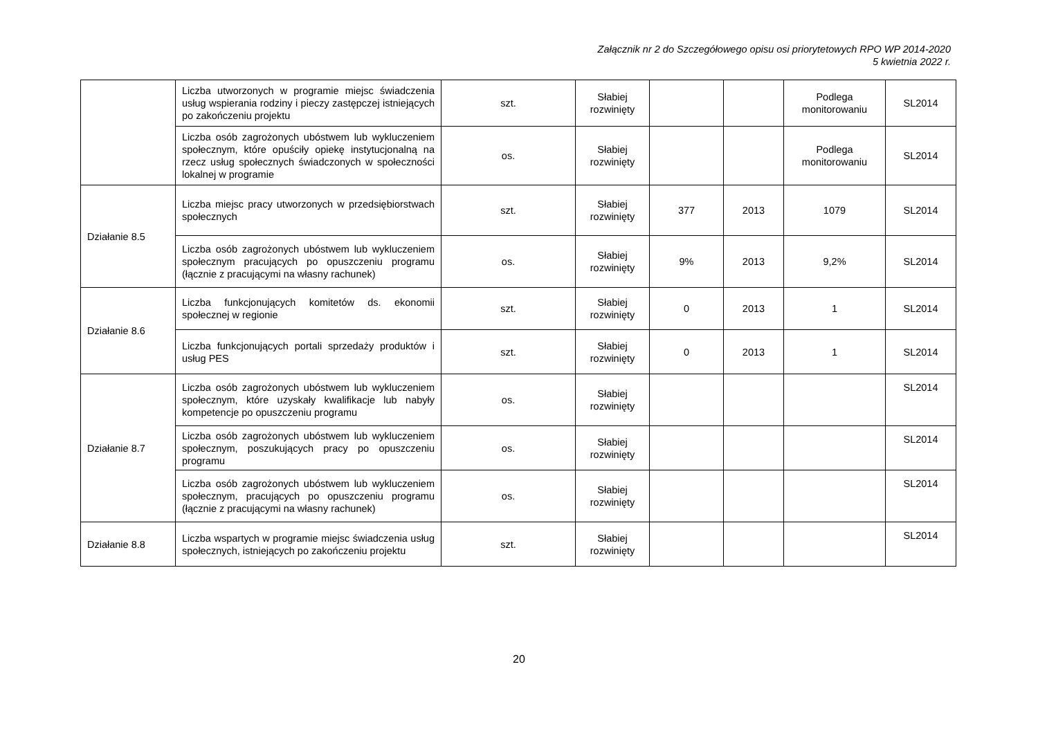Załącznik nr 2 do Szczegółowego opisu osi priorytetowych RPO WP 2014-2020
5 kwietnia 2022 r.
| | Liczba utworzonych w programie miejsc świadczenia usług wspierania rodziny i pieczy zastępczej istniejących po zakończeniu projektu | szt. | Słabiej rozwinięty | | | Podlega monitorowaniu | SL2014 |
| | Liczba osób zagrożonych ubóstwem lub wykluczeniem społecznym, które opuściły opiekę instytucjonalną na rzecz usług społecznych świadczonych w społeczności lokalnej w programie | os. | Słabiej rozwinięty | | | Podlega monitorowaniu | SL2014 |
| Działanie 8.5 | Liczba miejsc pracy utworzonych w przedsiębiorstwach społecznych | szt. | Słabiej rozwinięty | 377 | 2013 | 1079 | SL2014 |
| | Liczba osób zagrożonych ubóstwem lub wykluczeniem społecznym pracujących po opuszczeniu programu (łącznie z pracującymi na własny rachunek) | os. | Słabiej rozwinięty | 9% | 2013 | 9,2% | SL2014 |
| Działanie 8.6 | Liczba funkcjonujących komitetów ds. ekonomii społecznej w regionie | szt. | Słabiej rozwinięty | 0 | 2013 | 1 | SL2014 |
| | Liczba funkcjonujących portali sprzedaży produktów i usług PES | szt. | Słabiej rozwinięty | 0 | 2013 | 1 | SL2014 |
| Działanie 8.7 | Liczba osób zagrożonych ubóstwem lub wykluczeniem społecznym, które uzyskały kwalifikacje lub nabyły kompetencje po opuszczeniu programu | os. | Słabiej rozwinięty | | | | SL2014 |
| | Liczba osób zagrożonych ubóstwem lub wykluczeniem społecznym, poszukujących pracy po opuszczeniu programu | os. | Słabiej rozwinięty | | | | SL2014 |
| | Liczba osób zagrożonych ubóstwem lub wykluczeniem społecznym, pracujących po opuszczeniu programu (łącznie z pracującymi na własny rachunek) | os. | Słabiej rozwinięty | | | | SL2014 |
| Działanie 8.8 | Liczba wspartych w programie miejsc świadczenia usług społecznych, istniejących po zakończeniu projektu | szt. | Słabiej rozwinięty | | | | SL2014 |
20